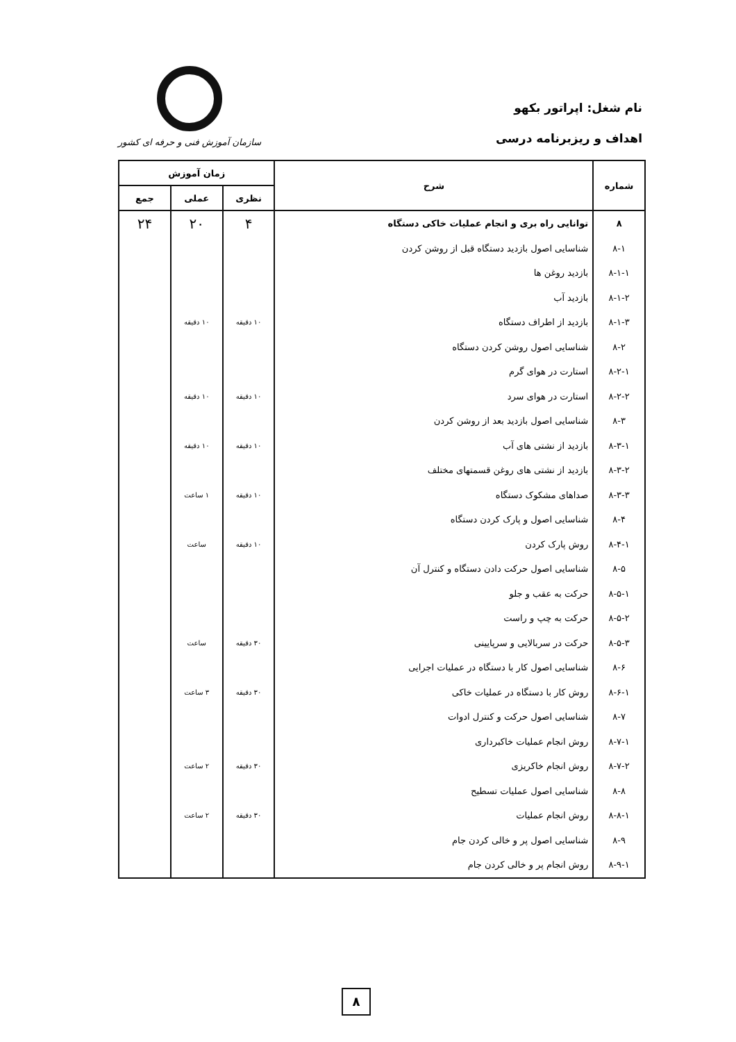نام شغل: اپراتور بکهو
اهداف و ریزبرنامه درسی
سازمان آموزش فنی و حرفه ای کشور
| شماره | شرح | زمان آموزش | | |
| --- | --- | --- | --- | --- |
| | | نظری | عملی | جمع |
| ۸ | توانایی راه بری و انجام عملیات خاکی دستگاه | ۴ | ۲۰ | ۲۴ |
| ۸-۱ | شناسایی اصول بازدید دستگاه قبل از روشن کردن | | | |
| ۸-۱-۱ | بازدید روغن ها | | | |
| ۸-۱-۲ | بازدید آب | | | |
| ۸-۱-۳ | بازدید از اطراف دستگاه | ۱۰ دقیقه | ۱۰ دقیقه | |
| ۸-۲ | شناسایی اصول روشن کردن دستگاه | | | |
| ۸-۲-۱ | استارت در هوای گرم | | | |
| ۸-۲-۲ | استارت در هوای سرد | ۱۰ دقیقه | ۱۰ دقیقه | |
| ۸-۳ | شناسایی اصول بازدید بعد از روشن کردن | | | |
| ۸-۳-۱ | بازدید از نشتی های آب | ۱۰ دقیقه | ۱۰ دقیقه | |
| ۸-۳-۲ | بازدید از نشتی های روغن قسمتهای مختلف | | | |
| ۸-۳-۳ | صداهای مشکوک دستگاه | ۱۰ دقیقه | ۱ ساعت | |
| ۸-۴ | شناسایی اصول و پارک کردن دستگاه | | | |
| ۸-۴-۱ | روش پارک کردن | ۱۰ دقیقه | ساعت | |
| ۸-۵ | شناسایی اصول حرکت دادن دستگاه و کنترل آن | | | |
| ۸-۵-۱ | حرکت به عقب و جلو | | | |
| ۸-۵-۲ | حرکت به چپ و راست | | | |
| ۸-۵-۳ | حرکت در سربالایی و سرپایینی | ۳۰ دقیقه | ساعت | |
| ۸-۶ | شناسایی اصول کار با دستگاه در عملیات اجرایی | | | |
| ۸-۶-۱ | روش کار با دستگاه در عملیات خاکی | ۳۰ دقیقه | ۳ ساعت | |
| ۸-۷ | شناسایی اصول حرکت و کنترل ادوات | | | |
| ۸-۷-۱ | روش انجام عملیات خاکبرداری | | | |
| ۸-۷-۲ | روش انجام خاکریزی | ۳۰ دقیقه | ۲ ساعت | |
| ۸-۸ | شناسایی اصول عملیات تسطیح | | | |
| ۸-۸-۱ | روش انجام عملیات | ۳۰ دقیقه | ۲ ساعت | |
| ۸-۹ | شناسایی اصول پر و خالی کردن جام | | | |
| ۸-۹-۱ | روش انجام پر و خالی کردن جام | | | |
۸